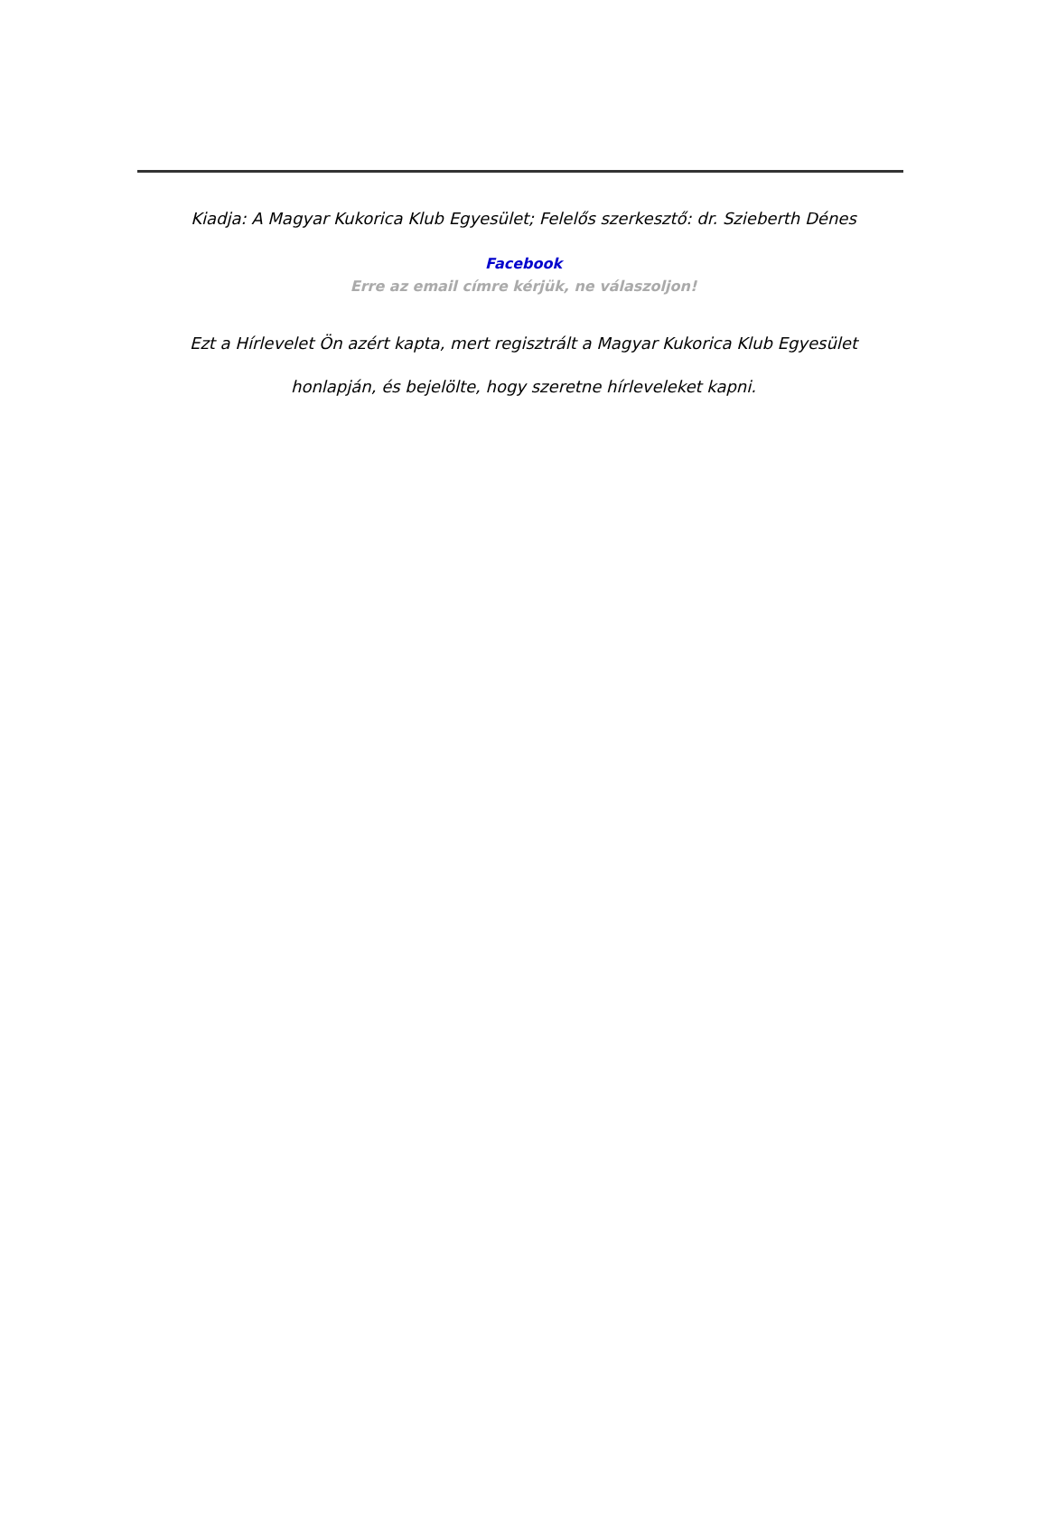Kiadja: A Magyar Kukorica Klub Egyesület; Felelős szerkesztő: dr. Szieberth Dénes
Facebook
Erre az email címre kérjük, ne válaszoljon!
Ezt a Hírlevelet Ön azért kapta, mert regisztrált a Magyar Kukorica Klub Egyesület
honlapján, és bejelölte, hogy szeretne hírleveleket kapni.